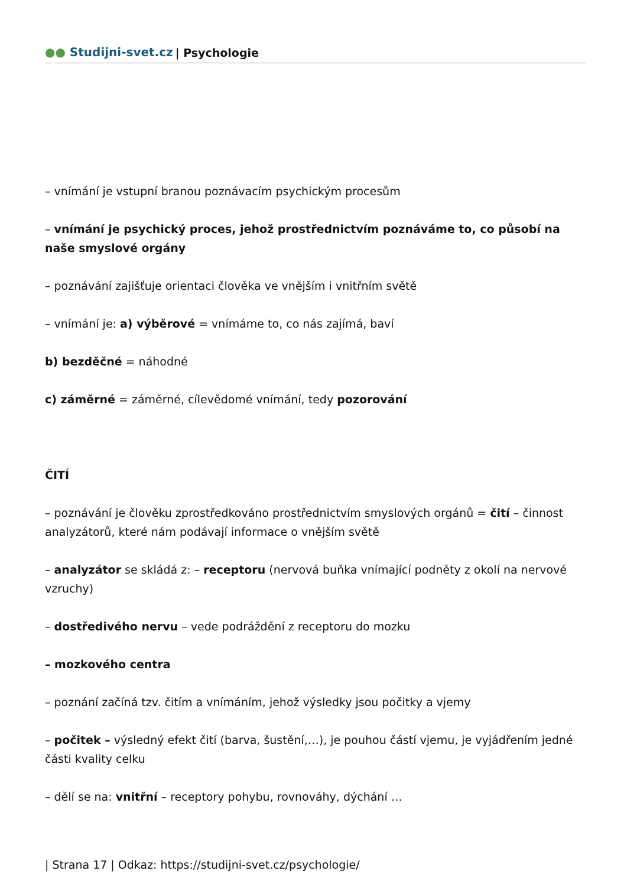●● Studijni-svet.cz | Psychologie
– vnímání je vstupní branou poznávacím psychickým procesům
– vnímání je psychický proces, jehož prostřednictvím poznáváme to, co působí na naše smyslové orgány
– poznávání zajišťuje orientaci člověka ve vnějším i vnitřním světě
– vnímání je: a) výběrové = vnímáme to, co nás zajímá, baví
b) bezděčné = náhodné
c) záměrné = záměrné, cílevědomé vnímání, tedy pozorování
ČITÍ
– poznávání je člověku zprostředkováno prostřednictvím smyslových orgánů = čití – činnost analyzátorů, které nám podávají informace o vnějším světě
– analyzátor se skládá z: – receptoru (nervová buňka vnímající podněty z okolí na nervové vzruchy)
– dostředivého nervu – vede podráždění z receptoru do mozku
– mozkového centra
– poznání začíná tzv. čitím a vnímáním, jehož výsledky jsou počitky a vjemy
– počitek – výsledný efekt čití (barva, šustění,…), je pouhou částí vjemu, je vyjádřením jedné části kvality celku
– dělí se na: vnitřní – receptory pohybu, rovnováhy, dýchání …
| Strana 17 | Odkaz: https://studijni-svet.cz/psychologie/